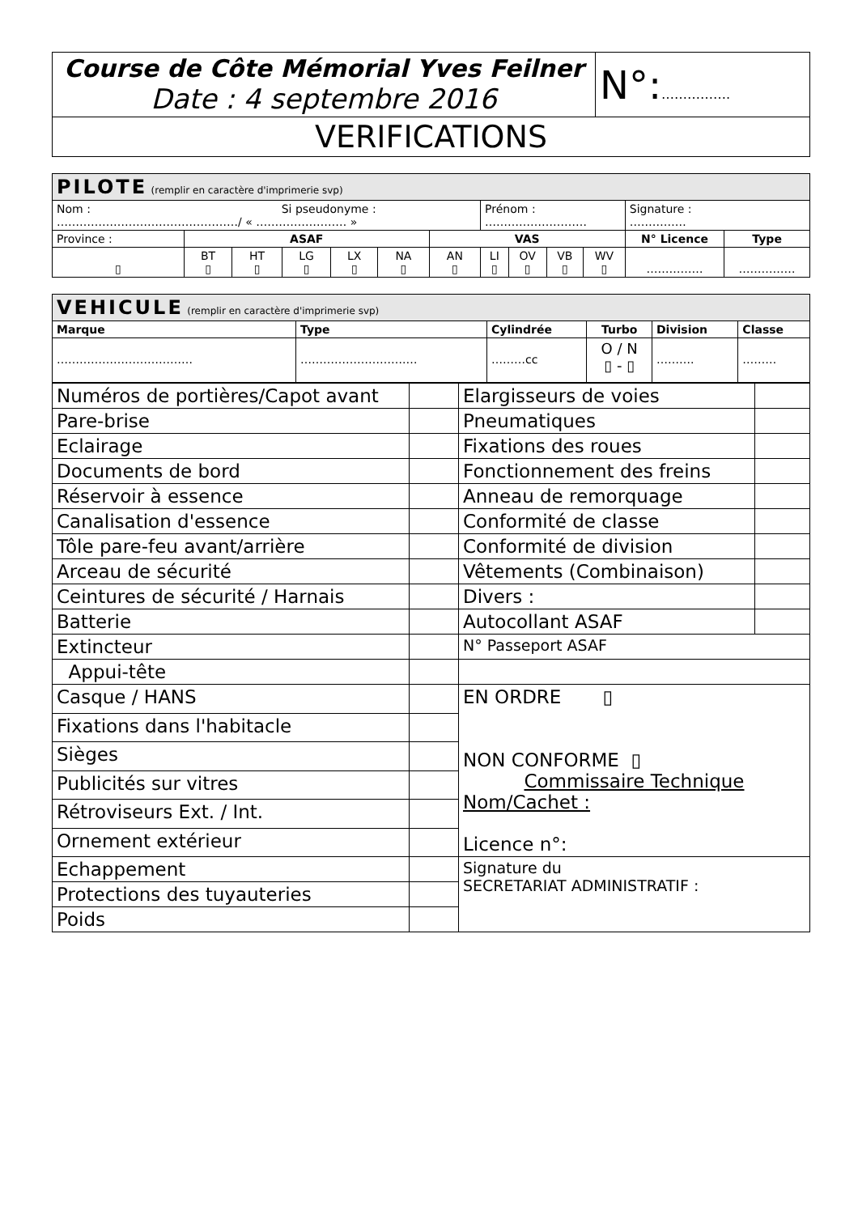| Course de Côte Mémorial Yves Feilner Date : 4 septembre 2016 | N°: ……………. |
| VERIFICATIONS | |
| PILOTE (remplir en caractère d'imprimerie svp) | | | | | | | | | | | | |
| Nom : Si pseudonyme : …………………………………………/ « …………………… » | | | | | | | Prénom : ……………………… | | | | Signature : …………… | |
| Province : | ASAF | | | | | VAS | | | | | N° Licence | Type |
| ▯ | BT ▯ | HT ▯ | LG ▯ | LX ▯ | NA ▯ | AN ▯ | LI ▯ | OV ▯ | VB ▯ | WV ▯ | …………… | …………… |
| VEHICULE (remplir en caractère d'imprimerie svp) | | | | | |
| Marque | Type | Cylindrée | Turbo | Division | Classe |
| ……………………………… | ……………………….… | ………cc | O / N ▯ - ▯ | ………. | ……… |
| Numéros de portières/Capot avant | | Elargisseurs de voies | |
| Pare-brise | | Pneumatiques | |
| Eclairage | | Fixations des roues | |
| Documents de bord | | Fonctionnement des freins | |
| Réservoir à essence | | Anneau de remorquage | |
| Canalisation d'essence | | Conformité de classe | |
| Tôle pare-feu avant/arrière | | Conformité de division | |
| Arceau de sécurité | | Vêtements (Combinaison) | |
| Ceintures de sécurité / Harnais | | Divers : | |
| Batterie | | Autocollant ASAF | |
| Extincteur | | N° Passeport ASAF | |
| Appui-tête | | | |
| Casque / HANS | | EN ORDRE ▯ NON CONFORME ▯ Commissaire Technique Nom/Cachet : Licence n°: | |
| Fixations dans l'habitacle | | | |
| Sièges | | | |
| Publicités sur vitres | | | |
| Rétroviseurs Ext. / Int. | | | |
| Ornement extérieur | | | |
| Echappement | | Signature du SECRETARIAT ADMINISTRATIF : | |
| Protections des tuyauteries | | | |
| Poids | | | |